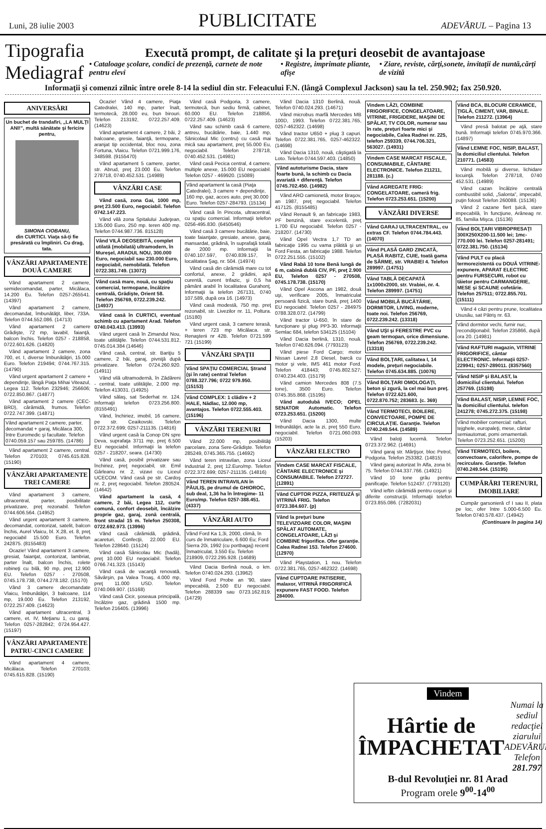Luni, 28 iulie 2003 PUBLICITATE ADEVĂRUL – Pagina 13
Tipografia
Mediagraf
Execută prompt, de calitate şi la preţuri deosebit de avantajoase
• Cataloage şcolare, condici de prezenţă, carnete de note pentru elevi • Registre, imprimate pliante, afişe • Ziare, reviste, cărţi,sonete, invitaţii de nuntă,cărţi de vizită
Informaţii şi comenzi zilnic între orele 8-14 la sediul din str. Feleacului F.N. (lângă Complexul Jackson) sau la tel. 250.902; fax 250.920.
ANIVERSĂRI
Un buchet de trandafiri, „LA MULŢI ANI!”, multă sănătate şi fericire pentru,
SIMONA CIOBANU,
din CURTICI. Viaţa să-ţi fie presărată cu împliniri. Cu drag, tata.
VÂNZĂRI APARTAMENTE DOUĂ CAMERE
Vând apartament 2 camere, semidecomandat, parter, Micălaca, 14.200 Eu. Telefon 0257-265541. (14397)
Vând apartament 2 camere, decomandat, îmbunătăţit, liber, 733A. Telefon 0744.552.086. (14713)
Vând apartament 2 camere Grădişte, 72 mp, lavabil, faianţă, balcon închis. Telefon 0257 - 218858, 0722.601.626. (14820)
Vând apartament 2 camere, zona 700, et. I, diverse îmbunătăţiri, 15.000 Euro. Telefon 219494; 0744.767.315. (14790)
Vând urgent apartament 2 camere + dependinţe, lângă Piaţa Mihai Viteazul, Legea 112. Telefon 232946; 256606; 0722.850.867. (14877)
Vând apartament 2 camere (CEC-BRD), cărămidă, frumos. Telefon 0722.747.399. (14871)
Vând apartament 2 camere, parter, decomandat + garaj, Micălaca 300, între Euromedic şi facultate. Telefon 0740.059.157 sau 259785. (14786)
Vând apartament 2 camere, central. Telefon 270103; 0745.615.828. (15190)
VÂNZĂRI APARTAMENTE TREI CAMERE
Vând apartament 3 camere, ultracentral, parter, posibilitate privatizare, preţ rezonabil. Telefon 0744.606.564. (14952)
Vând urgent apartament 3 camere, decomandat, contorizat, satelit, balcon închis, Aurel Vlaicu, bl. X.28, et. 8, preţ negociabil 15.500 Euro. Telefon 242875. (8155483)
Ocazie! Vând apartament 3 camere, gresiat, faianţat, contorizat, lambriat, parter înalt, balcon închis, rolete robineţi cu bilă, 90 mp, preţ 12.900 EU. Telefon 0257 - 270508, 0745.178.738, 0744.278.182. (15170)
Vând 3 camere decomandate Vlaicu, îmbunătăţiri, 3 balcoane, 114 mp, 19.000 Eu. Telefon 213192, 0722.257.409. (14623)
Vând apartament ultracentral, 3 camere, et. IV, Meţianu 1, cu garaj. Telefon 0257-282842; 0724.954.427. (15197)
VÂNZĂRI APARTAMENTE PATRU-CINCI CAMERE
Vând apartament 4 camere, Micălaca. Telefon 270103; 0745.615.828. (15190)
Ocazie! Vând 4 camere, Piaţa Catedralei, 140 mp, parter înalt, termotecă, 28.000 eu, bun birouri. Telefon 213192, 0722.257.409. (14623)
Vând apartament 4 camere, 2 băi, 2 balcoane, gresie, faianţă, termopane, aranjat tip occidental, bloc nou, zona Fortuna, Vlaicu. Telefon 0721.999.176, 348598. (9155470)
Vând apartament 5 camere, parter, str. Abrud, preţ 23.000 Eu. Telefon 278718, 0740.452.531. (14989)
VÂNZĂRI CASE
Vând casă, zona Gai, 1000 mp, preţ 23.500 Euro, negociabil. Telefon 0742.147.223.
Vând vilă zona Spitalului Judeţean, 135.000 Euro, 250 mp. teren 400 mp. Telefon 0744.987.736. 815128)
Vând VILĂ DEOSEBITĂ, complet utilată (mobilată) ultramodern, în Mureşel, ARADUL NOU, 300.000 Euro, negociabil sau 230.000 Euro, negociabil, nemobilată. Telefon 0722.381.749. (13072)
Vând casă mare, nouă, cu spaţiu comercial, termopane, încălzire centrală, Grădişte, Orient 58. Telefon 256769, 0722.239.242. (14937)
Vând casă în CURTICI, eventual schimb cu apartament Arad. Telefon 0740.043.413. (13993)
Vând urgent casă în Zimandul Nou, toate utilităţile. Telefon 0744.531.812, 0745.014.384 (14646)
Vând casă, central, str. Bariţiu 5 camere, 2 băi, garaj, pivniţă după privatizare. Telefon 0724.260.920. (14911)
Vând vilă ultramodernă, în Zădăreni - central, toate utilităţile, 2.000 mp. Telefon 413031. (14925)
Vând sălaş, sat Sederhat nr. 124. Informaţii telefon 0723.256.800. (8155491)
Vând, închiriez, imobil, 16 camere, pe str. Ceaikovski. Telefon 0722.372.699; 0257-211135. (14816)
Vând urgent casă la Conop DN spre Deva, suprafaţa 3711 mp, preţ 6.500 EU negociabil. Informaţii la telefon 0257 - 218207, seara. (14730)
Vând casă, posibil privatizare sau închiriez, preţ negociabil, str. Emil Gârleanu nr. 2, vizavi cu Liceul UCECOM. Vând casă pe str. Cardoş nr. 2, preţ negociabil. Telefon 280524. (14642)
Vând apartament la casă, 4 camere, 2 băi, Legea 112, curte comună, confort deosebit, încălzire proprie gaz, garaj, zonă centrală, front stradal 15 m. Telefon 250308, 0722.692.973. (13996)
Vând casă cărămidă, grădină, acareturi, Confecţii, 22.000 EU. Telefon 228640. (15124)
Vând casă Sânicolau Mic (hadă), preţ 10.000 EU negociabil. Telefon 0766.741.323. (15143)
Vând casă de vacanţă renovată, Săvârşin, pa Valea Troaş, 4.000 mp, preţ 11.000 USD. Telefon 0740.069.907. (15168)
Vând casă Cicir, şoseaua principală, încălzire gaz, grădină 1500 mp. Telefon 216405. (13996)
Vând casă Podgoria, 3 camere, termotecă, bun sediu firmă, cabinet, 60.000 EU. Telefon 218856, 0722.257.409. (14623)
Vând sau schimb casă 6 camere, antreu, bucătărie, baie, 1.440 mp, Sânicolaul Mic (centru) cu casă mai mică sau apartament, preţ 55.000 Eu, negociabil. Telefon 278718, 0740.452.531. (14981)
Vând casă Pecica central, 4 camere, multiple anexe, 15.000 EU negociabil. Telefon 0257 - 469920. (15089)
Vând apartament la casă (Piaţa Catedralei), 3 camere + dependinţe, 160 mp, gaz, acces auto, preţ 30.000 Euro. Telefon 0257-284793. (15134)
Vând casă în Pincota, ultracentral, cu spaţiu comercial. Informaţii telefon 0256-495.830. (6450546)
Vând casă 3 camere bucătărie, baie, toate faianţate, gresiate, anexe, garaj, mansardat, grădină, în suprafaţă totală de 2000 mp. Informaţii la 0740.107.597, 0740.839.157, în localitatea Şag, nr. 504. (14974)
Vând casă din cărămidă mare cu tot confortul, anexe, 2 grădini, apă curentă, curent trifazic, şi 0,5 ha pământ arabil în localitatea Gurahonţ. Informaţii la telefon 267131, 0740 107.589, după ora 16. (14973)
Vând casă modestă, 750 mp. preţ rezonabil, str. Livezilor nr. 11, Poltura. (15180)
Vând urgent casă, 3 camere terasă, + teren 723 mp Micălaca. str. Renaşterii nr 42B. Telefon 0721.599 721 (15199)
VÂNZĂRI SPAŢII
Vând SPAŢIU COMERCIAL Ştrand (şi în rate) central Telefon 0788.327.796; 0722 979.950. (15153)
Vând COMPLEX: 1 clădire + 2 HALE, Nădlac, 12.000 mp, avantajos. Telefon 0722.555.403. (15196)
VÂNZĂRI TERENURI
Vând 22.000 mp, posibilităţi parcelare, zona Sere-Grădişte. Telefon 285249, 0745.365.755. (14692)
Vând teren intravilan, zona Liceul Industrial 2, preţ 12.Euro/mp. Telefon 0722.372.699; 0257-211135. (14816)
Vând TEREN INTRAVILAN în PĂULIŞ, pe drumul de GHIOROC, sub deal, 1,36 ha în întregime- 11 Euro/mp. Telefon 0257-388.451. (4337)
VÂNZĂRI AUTO
Vând Ford Ka 1,3i, 2000, climă, în curs de înmatriculare, 6.600 Eu; Ford Sierra 20i, 1992 (cu portbagaj) recent înmatriculat, 3.550 Eu. Telefon 218909, 0722.295.928. (14689)
Vând Dacia Berlină nouă, o km. Telefon 0740.024.293. (13962)
Vând Ford Probe an '90, stare impecabilă, 2.500 EU negociabil. Telefon 288339 sau 0723.162.819. (14729)
Vând Dacia 1310 Berlină, nouă. Telefon 0740.024.293. (14671)
Vând microbus marfă Mercedes MB 100D, 1993. Telefon 0722.381.765, 0257-462322. (14698)
Vând tractor U650 + plug 3 capuri. Telefon 0722.381.765, 0257-462322. (14698)
Vând Dacia 1310, nouă, câştigată la Loto. Telefon 0744.597.403. (14850)
Vând autoturisme Dacia, stare foarte bună, la schimb cu Dacia avariată + diferenţă. Telefon 0745.702.450. (14982)
Vând ARO camionetă, motor Braşov, an 1987, preţ negociabil. Telefon 417125. (8155485)
Vând Renault 9, an fabricaţie 1983, PF benzină, stare excelentă, preţ 1.700 EU negociabil. Telefon 0257 - 218207. (14730)
Vând Opel Vectra 1,7 TD an fabricaţie 1995 cu vama plătită şi un Ford Fiesta, an fabricaţie 1988. Telefon 0722.251.555. (15102)
Vând Rabă 10 tone Benă lungă de 6 m, cabină dublă CIV, PF, preţ 2.900 EU, Telefon 0257 - 270508, 0745.178.738. (15170)
Vând Opel Ascona an 1982, două uşi, verificare 2005, înmatriculat persoană fizică, stare bună, preţ 1400 EU negociabil. Telefon 0257 - 284975 0788.328.072. (14799)
Vând tractor U-650, în stare de funcţionare şi plug PP3-30. Informaţii Semlac 684, telefon 534125 (15104)
Vând Dacia berlină, 1310, nouă. Telefon 0740.626.094. (7793123)
Vând piese Ford Cargo; motor Nissan Lavrel 2,8 Diesel, barcă cu motor şi vele, IMS 461 motor Ford. Telefon 418443; 0745.802.527; 0740.234.403. (15179)
Vând camion Mercedes 808 (7.5 tone), 3500 Euro. Telefon 0745.355.868. (15195)
Vând autodubă IVECO; OPEL SENATOR Automatic. Telefon 0723.253.651. (15200)
Vând Dacia 1300, multe îmbunătăţiri, acte la zi, preţ 550 Euro, negociabil. Telefon 0721.060.093. (15203)
VÂNZĂRI ELECTRO
Vindem CASE MARCAT FISCALE, CÂNTARE ELECTRONICE şi CONSUMABILE. Telefon 272727. (12891)
Vând CUPTOR PIZZA, FRITEUZĂ şi VITRINĂ FRIG. Telefon 0723.384.607. (p)
Vând la preţuri bune TELEVIZOARE COLOR, MAŞINI SPĂLAT AUTOMATE, CONGELATOARE, LĂZI şi COMBINE frigorifice. Ofer garanţie. Calea Radnei 153. Telefon 274600. (12970)
Vând Playstation, 1 nou. Telefon 0722.381.765, 0257-462322. (14698)
Vând CUPTOARE PATISERIE, malaxor, VITRINĂ FRIGORIFICĂ expunere FAST FOOD. Telefon 284000.
Vindem LĂZI, COMBINE FRIGORIFICE, CONGELATOARE, VITRINE, FRIGIDERE, MAŞINI DE SPĂLAT, TV COLOR, numerar sau în rate, preţuri foarte mici şi negociabile, Calea Radnei nr. 225, telefon 259339, 0744.706.321, 563027. (14931)
Vindem CASE MARCAT FISCALE, CONSUMABILE, CÂNTARE ELECTRONICE. Telefon 211211, 281188. (c.)
Vând AGREGATE FRIG: CONGELATOARE, cameră frig. Telefon 0723.253.651. (15200)
VÂNZĂRI DIVERSE
Vând GARAJ ULTRACENTRAL, cu extras CF. Telefon 0744.784.443. (14070)
Vând PLASĂ GARD ZINCATĂ, PLASĂ RABITZ, CUIE, toată gama de SÂRME, str. VRABIEI 4. Telefon 289997. (14751)
Vând TABLĂ DECAPATĂ 1x1000x2000, str. Vrabiei, nr. 4. Telefon 289997. (14751)
Vând MOBILĂ BUCĂTĂRIE, DORMITOR, LIVING, moderne, toate noi. Telefon 256769, 0722.239.242. (13318)
Vând UŞI şi FERESTRE PVC cu geam termopan, orice dimensiune. Telefon 256769, 0722.239.242. (13318)
Vând BOLŢARI, calitatea I, 14 modele, preţuri negociabile. Telefon 0745.634.885. (10076)
Vând BOLŢARI OMOLOGAŢI, beton şi zgură, la cel mai bun preţ. Telefon 0722.621.600, 0722.870.752; 283683. (c. 369)
Vând TERMOTECI, BOILERE, CONVECTOARE, POMPE DE CIRCULAŢIE. Garanţie. Telefon 0740.249.544. (14589)
Vând baloţi lucernă. Telefon 0723.372.962. (14691)
Vând garaj str. Mărţişor, bloc Petrol, Podgoria. Telefon 253382. (14815)
Vând garaj autorizat în Alfa, zona bl. 75. Telefon 0744.337.766. (14921)
Vând 10 tone grâu pentru panificaţie. Telefon 512437. (7793120)
Vând ieftin cărămidă pentru coşuri şi diferite construcţii. Informaţii telefon 0723.855.086. (7282031)
Vând BCA, BLOCURI CERAMICE, ŢIGLĂ, CIMENT, VAR, BINALE. Telefon 211272. (13964)
Vând presă balotat pe aţă, stare bună. Informaţii telefon 0745.970.366. (14897)
Vând LEMNE FOC, NISIP, BALAST, la domiciliul clientului. Telefon 210771. (14583)
Vând mobilă şi diverse, lichidare locuinţă. Telefon 278718, 0740 452.531. (14989)
Vând cazan încălzire centrală combustibil solid, „Salonta”, impecabil, puţin folosit Telefon 260088. (15136)
Vând 2 cazane fiert ţuică, stare impecabilă, în funcţiune, Arăneag nr. 85, familia Mişca. (15136)
Vând BOLŢARI VIBROPRESAŢI 300X250X200-11.500 lei; 1mc-770.000 lei. Telefon 0257-281491; 0722.381.750. (15134)
Vând PULT cu placă termorezistentă cu DOUĂ VITRINE-expunere, APARAT ELECTRIC pentru FURSECURI, robot cu tăietor pentru CARMANGERIE, MESE şi SCAUNE cofetărie. Telefon 257511; 0722.855.701. (15111)
Vând 4 căzi pentru prune, localitatea Ususău, sat Pătriş nr. 63.
Vând dormitor vechi, furnir nuc, recondiţionabil. Telefon 235866, după ora 20. (14981)
Vând RAFTURI magazin, VITRINE FRIGORIFICE, cântar ELECTRONIC. Informaţii 0257-229941; 0257-289011. (8357560)
Vând NISIP şi BALAST, la domiciliul clientului. Telefon 257769. (15198)
Vând BALAST, NISIP, LEMNE FOC, la domiciliul clientului. telefon 241278; 0745.272.375. (15198)
Vând mobilier comercial: rafturi, tejghele, europaleţi, mese, cântar semiautomat, pomi ornamentali. Telefon 0723.252.651. (15200)
Vând TERMOTECI, boilere, convectoare, calorifere, pompe de recirculare. Garanţie. Telefon 0740.249.544. (15195)
CUMPĂRĂRI TERENURI, IMOBILIARE
Cumpăr garsonieră cf I sau II, plata pe loc, ofer între 5.000-6.500 Eu. Telefon 0740.578.437. (14942)
(Continuare în pagina 14)
Vindem
Hârtie de
ÎMPACHETAT
Numai la
sediul redacţiei
ziarului ADEVĂRUL
Telefon 281.797
B-dul Revoluţiei nr. 81 Arad
Program orele 9<sup>00</sup>-14<sup>00</sup>